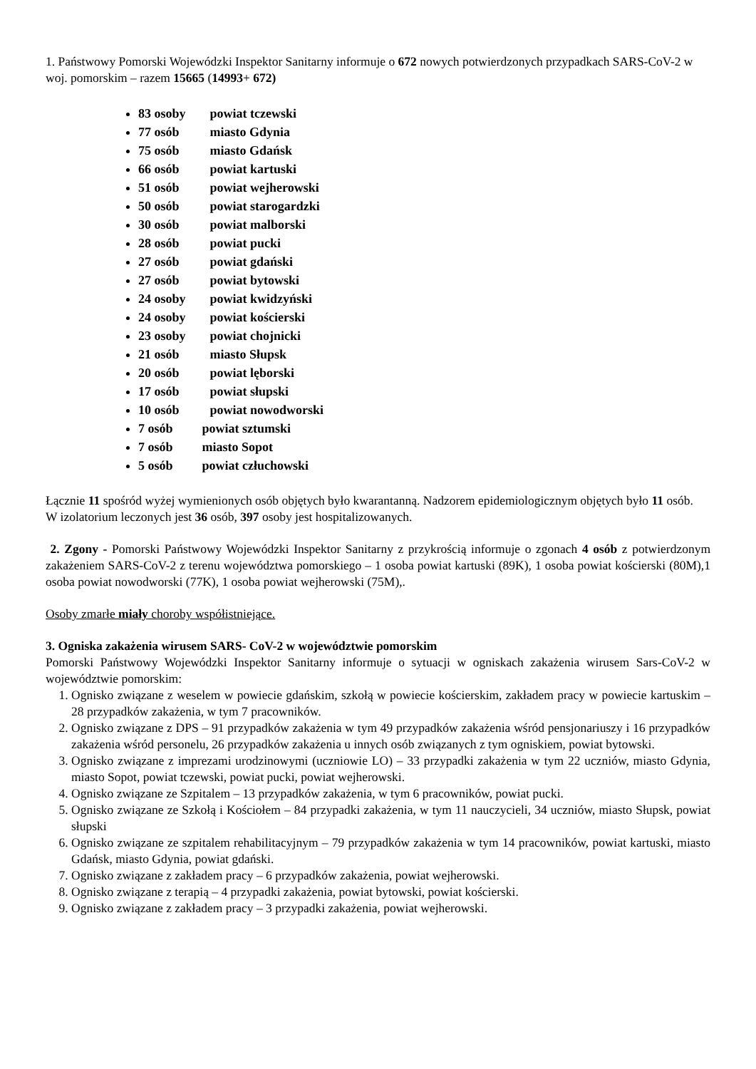1. Państwowy Pomorski Wojewódzki Inspektor Sanitarny informuje o 672 nowych potwierdzonych przypadkach SARS-CoV-2 w woj. pomorskim – razem 15665 (14993+ 672)
83 osoby powiat tczewski
77 osób miasto Gdynia
75 osób miasto Gdańsk
66 osób powiat kartuski
51 osób powiat wejherowski
50 osób powiat starogardzki
30 osób powiat malborski
28 osób powiat pucki
27 osób powiat gdański
27 osób powiat bytowski
24 osoby powiat kwidzyński
24 osoby powiat kościerski
23 osoby powiat chojnicki
21 osób miasto Słupsk
20 osób powiat lęborski
17 osób powiat słupski
10 osób powiat nowodworski
7 osób powiat sztumski
7 osób miasto Sopot
5 osób powiat człuchowski
Łącznie 11 spośród wyżej wymienionych osób objętych było kwarantanną. Nadzorem epidemiologicznym objętych było 11 osób.
W izolatorium leczonych jest 36 osób, 397 osoby jest hospitalizowanych.
2. Zgony - Pomorski Państwowy Wojewódzki Inspektor Sanitarny z przykrością informuje o zgonach 4 osób z potwierdzonym zakażeniem SARS-CoV-2 z terenu województwa pomorskiego – 1 osoba powiat kartuski (89K), 1 osoba powiat kościerski (80M),1 osoba powiat nowodworski (77K), 1 osoba powiat wejherowski (75M),.
Osoby zmarłe miały choroby współistniejące.
3. Ogniska zakażenia wirusem SARS- CoV-2 w województwie pomorskim
Pomorski Państwowy Wojewódzki Inspektor Sanitarny informuje o sytuacji w ogniskach zakażenia wirusem Sars-CoV-2 w województwie pomorskim:
1. Ognisko związane z weselem w powiecie gdańskim, szkołą w powiecie kościerskim, zakładem pracy w powiecie kartuskim – 28 przypadków zakażenia, w tym 7 pracowników.
2. Ognisko związane z DPS – 91 przypadków zakażenia w tym 49 przypadków zakażenia wśród pensjonariuszy i 16 przypadków zakażenia wśród personelu, 26 przypadków zakażenia u innych osób związanych z tym ogniskiem, powiat bytowski.
3. Ognisko związane z imprezami urodzinowymi (uczniowie LO) – 33 przypadki zakażenia w tym 22 uczniów, miasto Gdynia, miasto Sopot, powiat tczewski, powiat pucki, powiat wejherowski.
4. Ognisko związane ze Szpitalem – 13 przypadków zakażenia, w tym 6 pracowników, powiat pucki.
5. Ognisko związane ze Szkołą i Kościołem – 84 przypadki zakażenia, w tym 11 nauczycieli, 34 uczniów, miasto Słupsk, powiat słupski
6. Ognisko związane ze szpitalem rehabilitacyjnym – 79 przypadków zakażenia w tym 14 pracowników, powiat kartuski, miasto Gdańsk, miasto Gdynia, powiat gdański.
7. Ognisko związane z zakładem pracy – 6 przypadków zakażenia, powiat wejherowski.
8. Ognisko związane z terapią – 4 przypadki zakażenia, powiat bytowski, powiat kościerski.
9. Ognisko związane z zakładem pracy – 3 przypadki zakażenia, powiat wejherowski.